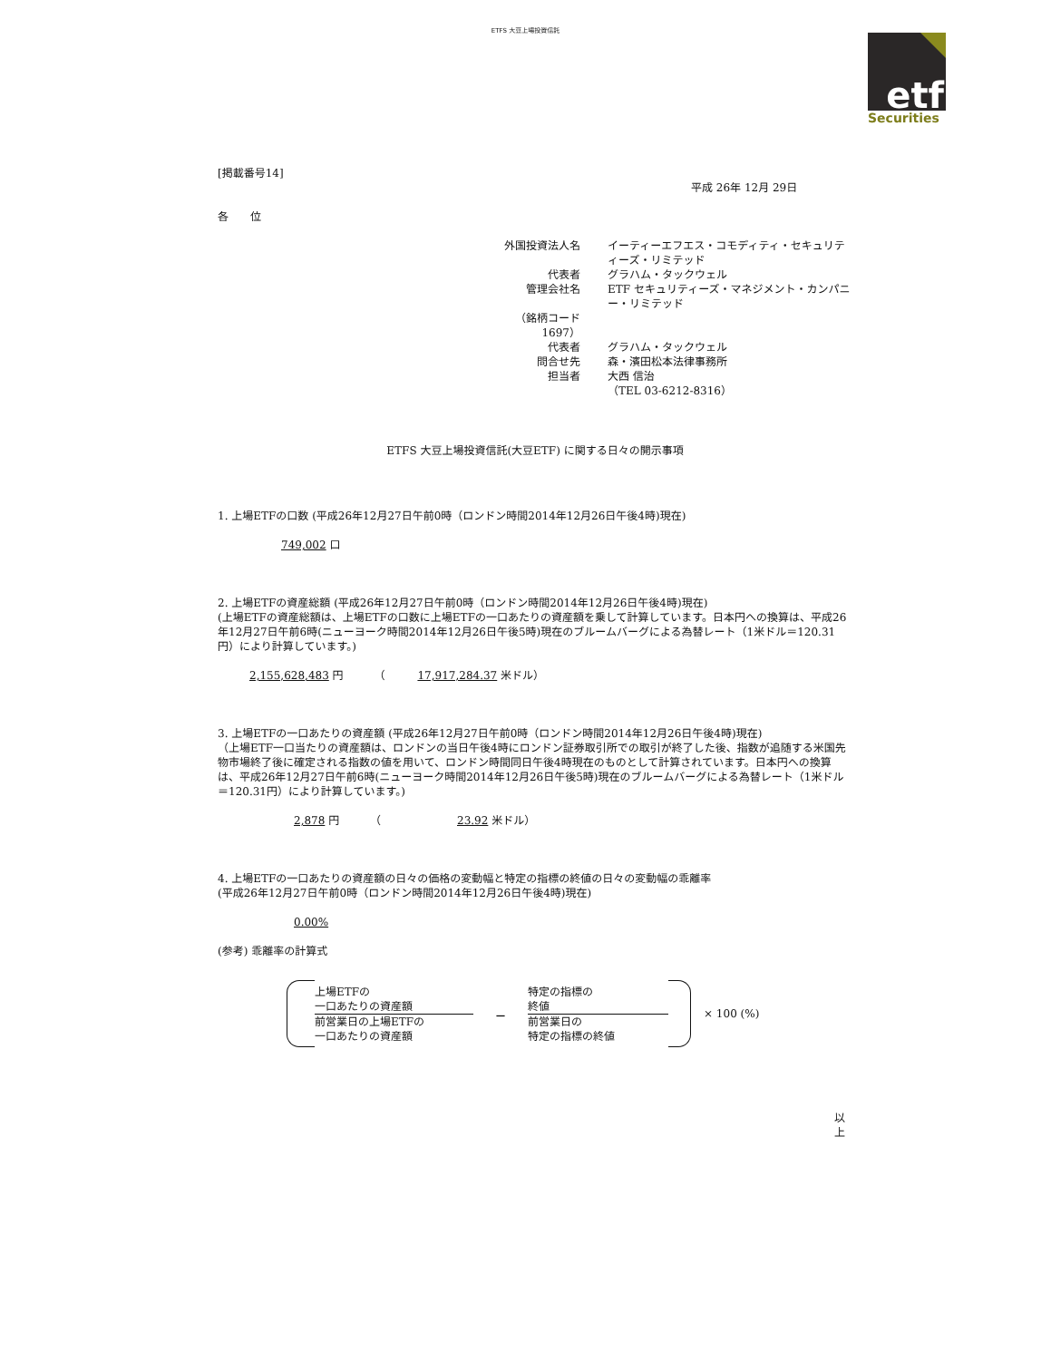ETFS 大豆上場投資信託
etf
Securities
[掲載番号14]
平成 26年 12月 29日
各　　位
| 外国投資法人名 | イーティーエフエス・コモディティ・セキュリティーズ・リミテッド |
| 代表者 | グラハム・タックウェル |
| 管理会社名 | ETF セキュリティーズ・マネジメント・カンパニー・リミテッド |
| （銘柄コード 1697） | |
| 代表者 | グラハム・タックウェル |
| 問合せ先 | 森・濱田松本法律事務所 |
| 担当者 | 大西 信治 |
| | （TEL 03-6212-8316） |
ETFS 大豆上場投資信託(大豆ETF) に関する日々の開示事項
1. 上場ETFの口数 (平成26年12月27日午前0時（ロンドン時間2014年12月26日午後4時)現在)
749,002 口
2. 上場ETFの資産総額 (平成26年12月27日午前0時（ロンドン時間2014年12月26日午後4時)現在)
(上場ETFの資産総額は、上場ETFの口数に上場ETFの一口あたりの資産額を乗して計算しています。日本円への換算は、平成26年12月27日午前6時(ニューヨーク時間2014年12月26日午後5時)現在のブルームバーグによる為替レート（1米ドル＝120.31円）により計算しています。)
2,155,628,483 円 　　　（　　　17,917,284.37 米ドル）
3. 上場ETFの一口あたりの資産額 (平成26年12月27日午前0時（ロンドン時間2014年12月26日午後4時)現在)
（上場ETF一口当たりの資産額は、ロンドンの当日午後4時にロンドン証券取引所での取引が終了した後、指数が追随する米国先物市場終了後に確定される指数の値を用いて、ロンドン時間同日午後4時現在のものとして計算されています。日本円への換算は、平成26年12月27日午前6時(ニューヨーク時間2014年12月26日午後5時)現在のブルームバーグによる為替レート（1米ドル＝120.31円）により計算しています。)
2,878 円 　　　（　　　　　　　23.92 米ドル）
4. 上場ETFの一口あたりの資産額の日々の価格の変動幅と特定の指標の終値の日々の変動幅の乖離率
(平成26年12月27日午前0時（ロンドン時間2014年12月26日午後4時)現在)
0.00%
(参考) 乖離率の計算式
上場ETFの
一口あたりの資産額
前営業日の上場ETFの
一口あたりの資産額
－
特定の指標の
終値
前営業日の
特定の指標の終値
× 100 (%)
以 上